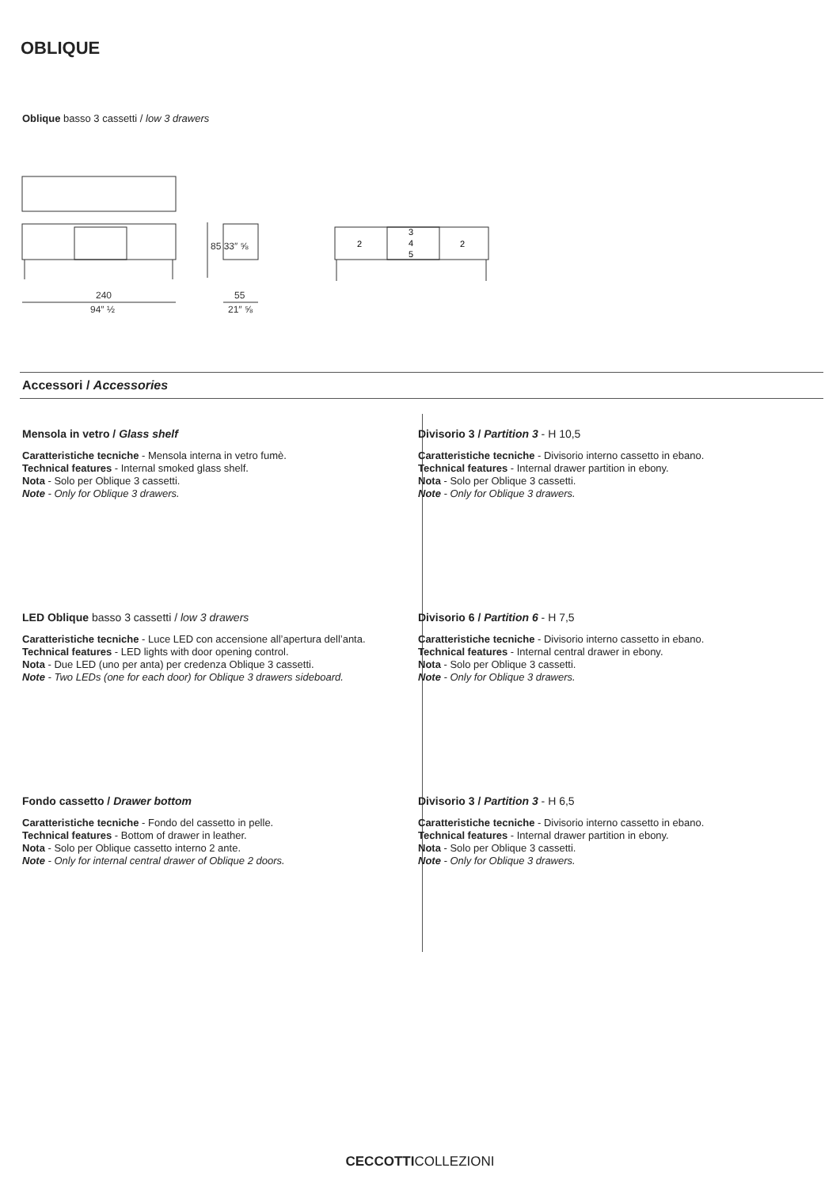OBLIQUE
Oblique basso 3 cassetti / low 3 drawers
240
94″ ½
55
21″ ⅝
85 33″ ⅝
2
3
4
5
2
Accessori / Accessories
Mensola in vetro / Glass shelf
Caratteristiche tecniche - Mensola interna in vetro fumè.
Technical features - Internal smoked glass shelf.
Nota - Solo per Oblique 3 cassetti.
Note - Only for Oblique 3 drawers.
LED Oblique basso 3 cassetti / low 3 drawers
Caratteristiche tecniche - Luce LED con accensione all’apertura dell’anta.
Technical features - LED lights with door opening control.
Nota - Due LED (uno per anta) per credenza Oblique 3 cassetti.
Note - Two LEDs (one for each door) for Oblique 3 drawers sideboard.
Fondo cassetto / Drawer bottom
Caratteristiche tecniche - Fondo del cassetto in pelle.
Technical features - Bottom of drawer in leather.
Nota - Solo per Oblique cassetto interno 2 ante.
Note - Only for internal central drawer of Oblique 2 doors.
Divisorio 3 / Partition 3 - H 10,5
Caratteristiche tecniche - Divisorio interno cassetto in ebano.
Technical features - Internal drawer partition in ebony.
Nota - Solo per Oblique 3 cassetti.
Note - Only for Oblique 3 drawers.
Divisorio 6 / Partition 6 - H 7,5
Caratteristiche tecniche - Divisorio interno cassetto in ebano.
Technical features - Internal central drawer in ebony.
Nota - Solo per Oblique 3 cassetti.
Note - Only for Oblique 3 drawers.
Divisorio 3 / Partition 3 - H 6,5
Caratteristiche tecniche - Divisorio interno cassetto in ebano.
Technical features - Internal drawer partition in ebony.
Nota - Solo per Oblique 3 cassetti.
Note - Only for Oblique 3 drawers.
CECCOTTICOLLEZIONI